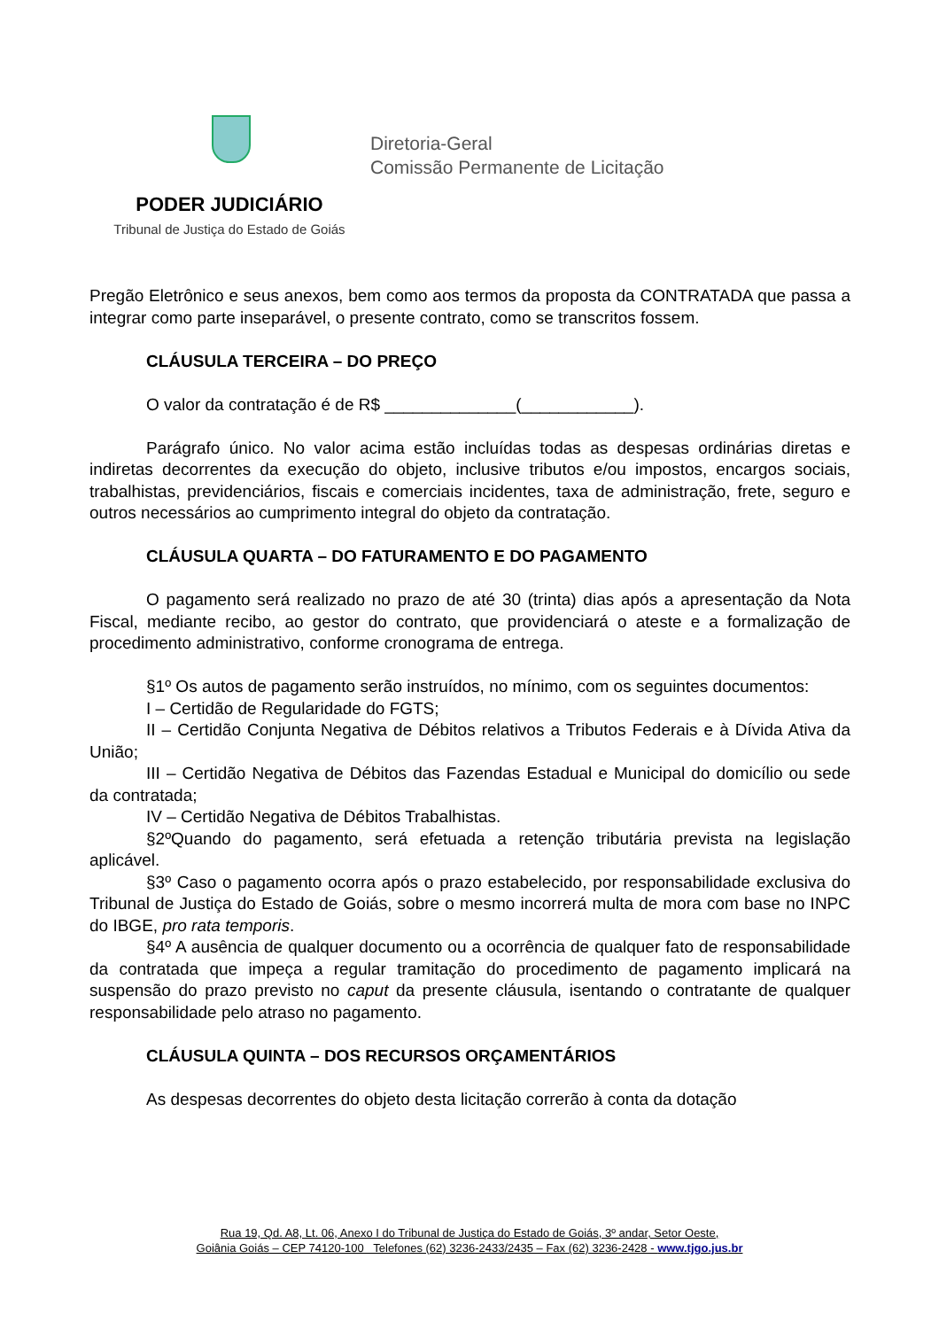PODER JUDICIÁRIO
Tribunal de Justiça do Estado de Goiás
Diretoria-Geral
Comissão Permanente de Licitação
Pregão Eletrônico e seus anexos, bem como aos termos da proposta da CONTRATADA que passa a integrar como parte inseparável, o presente contrato, como se transcritos fossem.
CLÁUSULA TERCEIRA – DO PREÇO
O valor da contratação é de R$ ______________(____________).
Parágrafo único. No valor acima estão incluídas todas as despesas ordinárias diretas e indiretas decorrentes da execução do objeto, inclusive tributos e/ou impostos, encargos sociais, trabalhistas, previdenciários, fiscais e comerciais incidentes, taxa de administração, frete, seguro e outros necessários ao cumprimento integral do objeto da contratação.
CLÁUSULA QUARTA – DO FATURAMENTO E DO PAGAMENTO
O pagamento será realizado no prazo de até 30 (trinta) dias após a apresentação da Nota Fiscal, mediante recibo, ao gestor do contrato, que providenciará o ateste e a formalização de procedimento administrativo, conforme cronograma de entrega.
§1º Os autos de pagamento serão instruídos, no mínimo, com os seguintes documentos:
I – Certidão de Regularidade do FGTS;
II – Certidão Conjunta Negativa de Débitos relativos a Tributos Federais e à Dívida Ativa da União;
III – Certidão Negativa de Débitos das Fazendas Estadual e Municipal do domicílio ou sede da contratada;
IV – Certidão Negativa de Débitos Trabalhistas.
§2ºQuando do pagamento, será efetuada a retenção tributária prevista na legislação aplicável.
§3º Caso o pagamento ocorra após o prazo estabelecido, por responsabilidade exclusiva do Tribunal de Justiça do Estado de Goiás, sobre o mesmo incorrerá multa de mora com base no INPC do IBGE, pro rata temporis.
§4º A ausência de qualquer documento ou a ocorrência de qualquer fato de responsabilidade da contratada que impeça a regular tramitação do procedimento de pagamento implicará na suspensão do prazo previsto no caput da presente cláusula, isentando o contratante de qualquer responsabilidade pelo atraso no pagamento.
CLÁUSULA QUINTA – DOS RECURSOS ORÇAMENTÁRIOS
As despesas decorrentes do objeto desta licitação correrão à conta da dotação
Rua 19, Qd. A8, Lt. 06, Anexo I do Tribunal de Justiça do Estado de Goiás, 3º andar, Setor Oeste,
Goiânia Goiás – CEP 74120-100 Telefones (62) 3236-2433/2435 – Fax (62) 3236-2428 - www.tjgo.jus.br